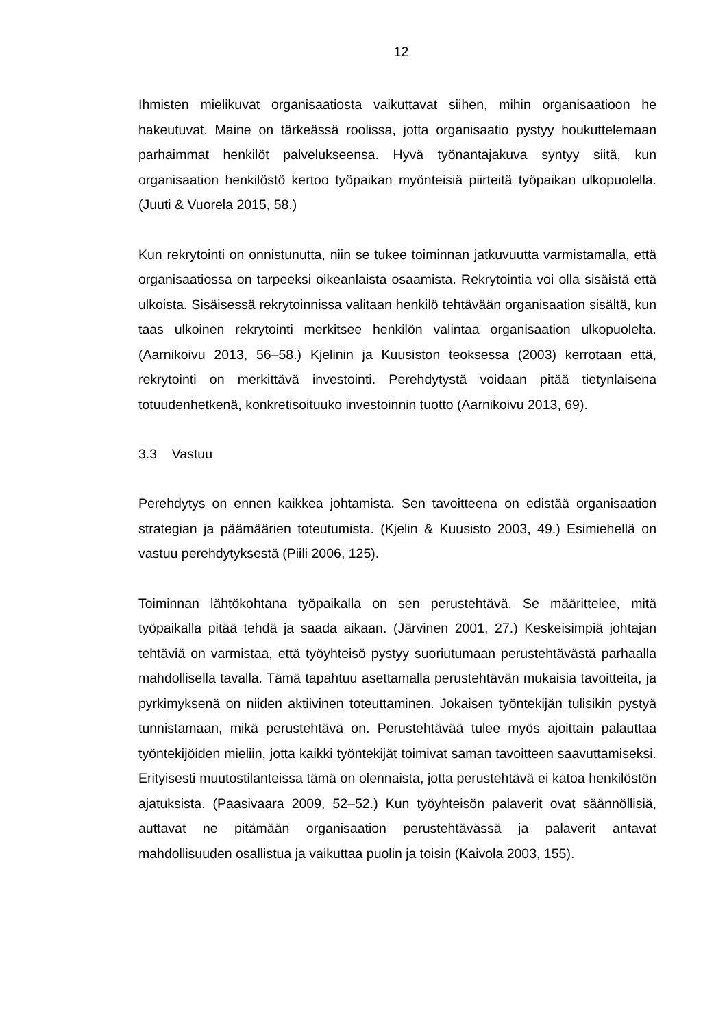12
Ihmisten mielikuvat organisaatiosta vaikuttavat siihen, mihin organisaatioon he hakeutuvat. Maine on tärkeässä roolissa, jotta organisaatio pystyy houkuttelemaan parhaimmat henkilöt palvelukseensa. Hyvä työnantajakuva syntyy siitä, kun organisaation henkilöstö kertoo työpaikan myönteisiä piirteitä työpaikan ulkopuolella. (Juuti & Vuorela 2015, 58.)
Kun rekrytointi on onnistunutta, niin se tukee toiminnan jatkuvuutta varmistamalla, että organisaatiossa on tarpeeksi oikeanlaista osaamista. Rekrytointia voi olla sisäistä että ulkoista. Sisäisessä rekrytoinnissa valitaan henkilö tehtävään organisaation sisältä, kun taas ulkoinen rekrytointi merkitsee henkilön valintaa organisaation ulkopuolelta. (Aarnikoivu 2013, 56–58.) Kjelinin ja Kuusiston teoksessa (2003) kerrotaan että, rekrytointi on merkittävä investointi. Perehdytystä voidaan pitää tietynlaisena totuudenhetkenä, konkretisoituuko investoinnin tuotto (Aarnikoivu 2013, 69).
3.3 Vastuu
Perehdytys on ennen kaikkea johtamista. Sen tavoitteena on edistää organisaation strategian ja päämäärien toteutumista. (Kjelin & Kuusisto 2003, 49.) Esimiehellä on vastuu perehdytyksestä (Piili 2006, 125).
Toiminnan lähtökohtana työpaikalla on sen perustehtävä. Se määrittelee, mitä työpaikalla pitää tehdä ja saada aikaan. (Järvinen 2001, 27.) Keskeisimpiä johtajan tehtäviä on varmistaa, että työyhteisö pystyy suoriutumaan perustehtävästä parhaalla mahdollisella tavalla. Tämä tapahtuu asettamalla perustehtävän mukaisia tavoitteita, ja pyrkimyksenä on niiden aktiivinen toteuttaminen. Jokaisen työntekijän tulisikin pystyä tunnistamaan, mikä perustehtävä on. Perustehtävää tulee myös ajoittain palauttaa työntekijöiden mieliin, jotta kaikki työntekijät toimivat saman tavoitteen saavuttamiseksi. Erityisesti muutostilanteissa tämä on olennaista, jotta perustehtävä ei katoa henkilöstön ajatuksista. (Paasivaara 2009, 52–52.) Kun työyhteisön palaverit ovat säännöllisiä, auttavat ne pitämään organisaation perustehtävässä ja palaverit antavat mahdollisuuden osallistua ja vaikuttaa puolin ja toisin (Kaivola 2003, 155).